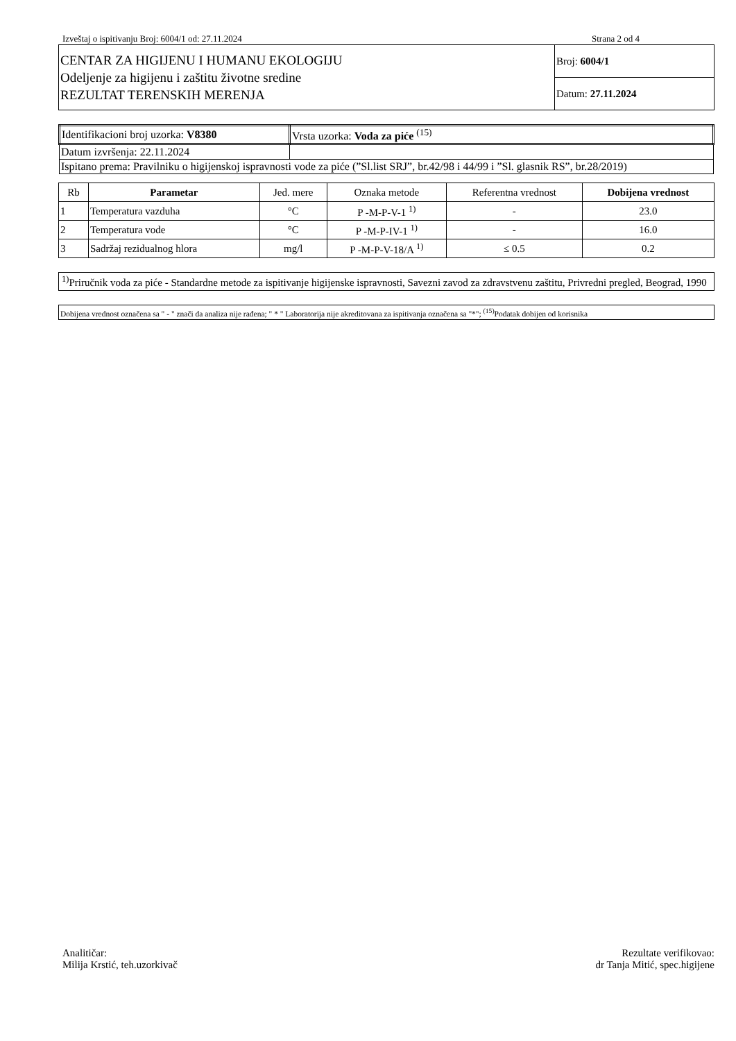Izveštaj o ispitivanju Broj: 6004/1 od: 27.11.2024 Strana 2 od 4
| CENTAR ZA HIGIJENU I HUMANU EKOLOGIJU Odeljenje za higijenu i zaštitu životne sredine REZULTAT TERENSKIH MERENJA | Broj: 6004/1 |
| | Datum: 27.11.2024 |
| Identifikacioni broj uzorka: V8380 | Vrsta uzorka: Voda za piće <sup>(15)</sup> |
| Datum izvršenja: 22.11.2024 | |
| Ispitano prema: Pravilniku o higijenskoj ispravnosti vode za piće (”Sl.list SRJ”, br.42/98 i 44/99 i ”Sl. glasnik RS”, br.28/2019) | |
| Rb | Parametar | Jed. mere | Oznaka metode | Referentna vrednost | Dobijena vrednost |
| --- | --- | --- | --- | --- | --- |
| 1 | Temperatura vazduha | °C | P -M-P-V-1 <sup>1)</sup> | - | 23.0 |
| 2 | Temperatura vode | °C | P -M-P-IV-1 <sup>1)</sup> | - | 16.0 |
| 3 | Sadržaj rezidualnog hlora | mg/l | P -M-P-V-18/A <sup>1)</sup> | ≤ 0.5 | 0.2 |
<sup>1)</sup> Priručnik voda za piće - Standardne metode za ispitivanje higijenske ispravnosti, Savezni zavod za zdravstvenu zaštitu, Privredni pregled, Beograd, 1990
Dobijena vrednost označena sa " - " znači da analiza nije rađena; " * " Laboratorija nije akreditovana za ispitivanja označena sa "*"; <sup>(15)</sup>Podatak dobijen od korisnika
Analitičar:
Milija Krstić, teh.uzorkivač
Rezultate verifikovao:
dr Tanja Mitić, spec.higijene